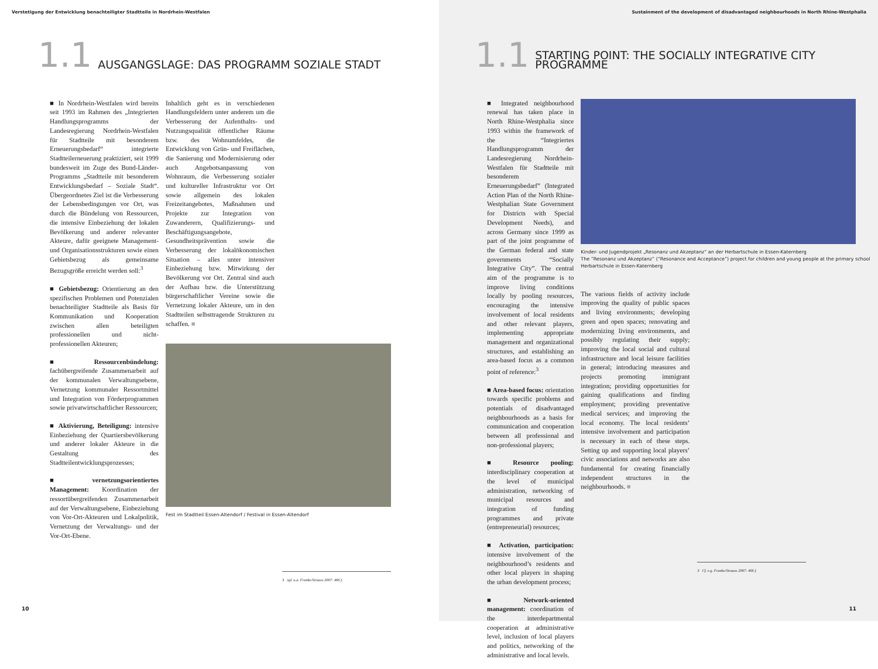Verstetigung der Entwicklung benachteiligter Stadtteile in Nordrhein-Westfalen
1.1 AUSGANGSLAGE: DAS PROGRAMM SOZIALE STADT
■ In Nordrhein-Westfalen wird bereits seit 1993 im Rahmen des „Integrierten Handlungsprogramms der Landesregierung Nordrhein-Westfalen für Stadtteile mit besonderem Erneuerungsbedarf“ integrierte Stadtteilerneuerung praktiziert, seit 1999 bundesweit im Zuge des Bund-Länder-Programms „Stadtteile mit besonderem Entwicklungsbedarf – Soziale Stadt“. Übergeordnetes Ziel ist die Verbesserung der Lebensbedingungen vor Ort, was durch die Bündelung von Ressourcen, die intensive Einbeziehung der lokalen Bevölkerung und anderer relevanter Akteure, dafür geeignete Management- und Organisationsstrukturen sowie einen Gebietsbezug als gemeinsame Bezugsgröße erreicht werden soll:<sup>3</sup>
■ Gebietsbezug: Orientierung an den spezifischen Problemen und Potenzialen benachteiligter Stadtteile als Basis für Kommunikation und Kooperation zwischen allen beteiligten professionellen und nicht-professionellen Akteuren;
■ Ressourcenbündelung: fachübergreifende Zusammenarbeit auf der kommunalen Verwaltungsebene, Vernetzung kommunaler Ressortmittel und Integration von Förderprogrammen sowie privatwirtschaftlicher Ressourcen;
■ Aktivierung, Beteiligung: intensive Einbeziehung der Quartiersbevölkerung und anderer lokaler Akteure in die Gestaltung des Stadtteilentwicklungsprozesses;
■ vernetzungsorientiertes Management: Koordination der ressortübergreifenden Zusammenarbeit auf der Verwaltungsebene, Einbeziehung von Vor-Ort-Akteuren und Lokalpolitik, Vernetzung der Verwaltungs- und der Vor-Ort-Ebene.
Inhaltlich geht es in verschiedenen Handlungsfeldern unter anderem um die Verbesserung der Aufenthalts- und Nutzungsqualität öffentlicher Räume bzw. des Wohnumfeldes, die Entwicklung von Grün- und Freiflächen, die Sanierung und Modernisierung oder auch Angebotsanpassung von Wohnraum, die Verbesserung sozialer und kultureller Infrastruktur vor Ort sowie allgemein des lokalen Freizeitangebotes, Maßnahmen und Projekte zur Integration von Zuwanderern, Qualifizierungs- und Beschäftigungsangebote, Gesundheitsprävention sowie die Verbesserung der lokalökonomischen Situation – alles unter intensiver Einbeziehung bzw. Mitwirkung der Bevölkerung vor Ort. Zentral sind auch der Aufbau bzw. die Unterstützung bürgerschaftlicher Vereine sowie die Vernetzung lokaler Akteure, um in den Stadtteilen selbsttragende Strukturen zu schaffen. ■
Fest im Stadtteil Essen-Altendorf / Festival in Essen-Altendorf
3 vgl. u.a. Franke/Strauss 2007: 466 f.
10
Sustainment of the development of disadvantaged neighbourhoods in North Rhine-Westphalia
1.1 STARTING POINT: THE SOCIALLY INTEGRATIVE CITY PROGRAMME
■ Integrated neighbourhood renewal has taken place in North Rhine-Westphalia since 1993 within the framework of the “Integriertes Handlungsprogramm der Landesregierung Nordrhein-Westfalen für Stadtteile mit besonderem Erneuerungsbedarf” (Integrated Action Plan of the North Rhine-Westphalian State Government for Districts with Special Development Needs), and across Germany since 1999 as part of the joint programme of the German federal and state governments “Socially Integrative City”. The central aim of the programme is to improve living conditions locally by pooling resources, encouraging the intensive involvement of local residents and other relevant players, implementing appropriate management and organizational structures, and establishing an area-based focus as a common point of reference:<sup>3</sup>
■ Area-based focus: orientation towards specific problems and potentials of disadvantaged neighbourhoods as a basis for communication and cooperation between all professional and non-professional players;
■ Resource pooling: interdisciplinary cooperation at the level of municipal administration, networking of municipal resources and integration of funding programmes and private (entrepreneurial) resources;
■ Activation, participation: intensive involvement of the neighbourhood’s residents and other local players in shaping the urban development process;
■ Network-oriented management: coordination of the interdepartmental cooperation at administrative level, inclusion of local players and politics, networking of the administrative and local levels.
Kinder- und Jugendprojekt „Resonanz und Akzeptanz“ an der Herbartschule in Essen-Katernberg
The “Resonanz und Akzeptanz” (“Resonance and Acceptance”) project for children and young people at the primary school Herbartschule in Essen-Katernberg
The various fields of activity include improving the quality of public spaces and living environments; developing green and open spaces; renovating and modernizing living environments, and possibly regulating their supply; improving the local social and cultural infrastructure and local leisure facilities in general; introducing measures and projects promoting immigrant integration; providing opportunities for gaining qualifications and finding employment; providing preventative medical services; and improving the local economy. The local residents’ intensive involvement and participation is necessary in each of these steps. Setting up and supporting local players’ civic associations and networks are also fundamental for creating financially independent structures in the neighbourhoods. ■
3 Cf. e.g. Franke/Strauss 2007: 466 f.
11